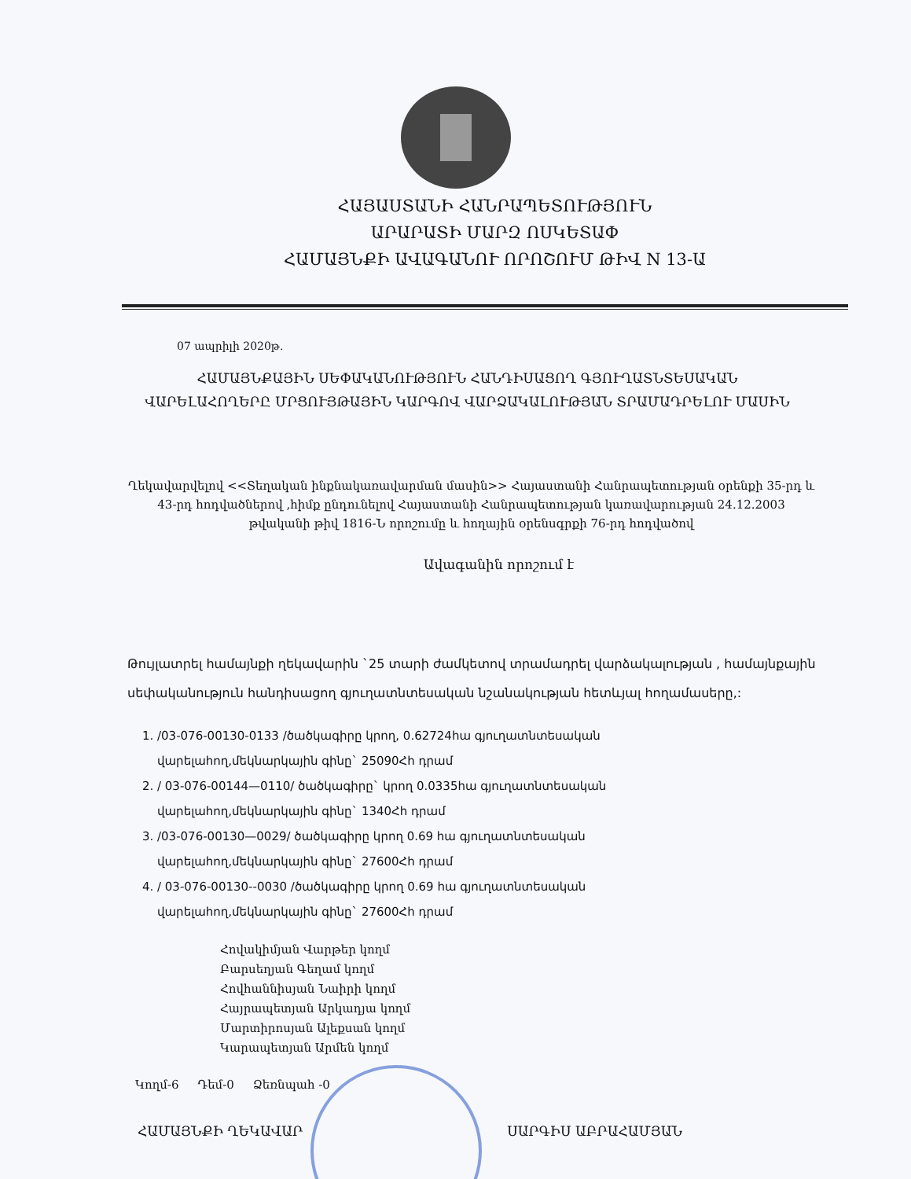ՀԱՅԱՍՏԱՆԻ ՀԱՆՐԱՊԵՏՈՒԹՅՈՒՆ
ԱՐԱՐԱՏԻ ՄԱՐԶ ՈՍԿԵՏԱՓ
ՀԱՄԱՅՆՔԻ ԱՎԱԳԱՆՈՒ ՈՐՈՇՈՒՄ ԹԻՎ N 13-Ա
07 ապրիլի 2020թ.
ՀԱՄԱՅՆՔԱՅԻՆ ՍԵՓԱԿԱՆՈՒԹՅՈՒՆ ՀԱՆԴԻՍԱՑՈՂ ԳՅՈՒՂԱՏՆՏԵՍԱԿԱՆ ՎԱՐԵԼԱՀՈՂԵՐԸ ՄՐՑՈՒՅԹԱՅԻՆ ԿԱՐԳՈՎ ՎԱՐՁԱԿԱԼՈՒԹՅԱՆ ՏՐԱՄԱԴՐԵԼՈՒ ՄԱՍԻՆ
Ղեկավարվելով <<Տեղական ինքնակառավարման մասին>> Հայաստանի Հանրապետության օրենքի 35-րդ և 43-րդ հոդվածներով ,հիմք ընդունելով Հայաստանի Հանրապետության կառավարության 24.12.2003 թվականի թիվ 1816-Ն որոշումը և հողային օրենսգրքի 76-րդ հոդվածով
Ավագանին որոշում է
Թույլատրել համայնքի ղեկավարին `25 տարի ժամկետով տրամադրել վարձակալության , համայնքային սեփականություն հանդիսացող գյուղատնտեսական նշանակության հետևյալ հողամասերը,:
1. /03-076-00130-0133 /ծածկագիրը կրող, 0.62724հա գյուղատնտեսական վարելահող,մեկնարկային գինը` 25090Հհ դրամ
2. / 03-076-00144—0110/ ծածկագիրը` կրող 0.0335հա գյուղատնտեսական վարելահող,մեկնարկային գինը` 1340Հհ դրամ
3. /03-076-00130—0029/ ծածկագիրը կրող 0.69 հա գյուղատնտեսական վարելահող,մեկնարկային գինը` 27600Հհ դրամ
4. / 03-076-00130--0030 /ծածկագիրը կրող 0.69 հա գյուղատնտեսական վարելահող,մեկնարկային գինը` 27600Հհ դրամ
Հովակիմյան Վարթեր կողմ
Բարսեղյան Գեղամ կողմ
Հովհաննիսյան Նաիրի կողմ
Հայրապետյան Արկադյա կողմ
Մարտիրոսյան Ալեքսան կողմ
Կարապետյան Արմեն կողմ
Կողմ-6 Դեմ-0 Ձեռնպահ -0
ՀԱՄԱՅՆՔԻ ՂԵԿԱՎԱՐ ՍԱՐԳԻՍ ԱԲՐԱՀԱՄՅԱՆ